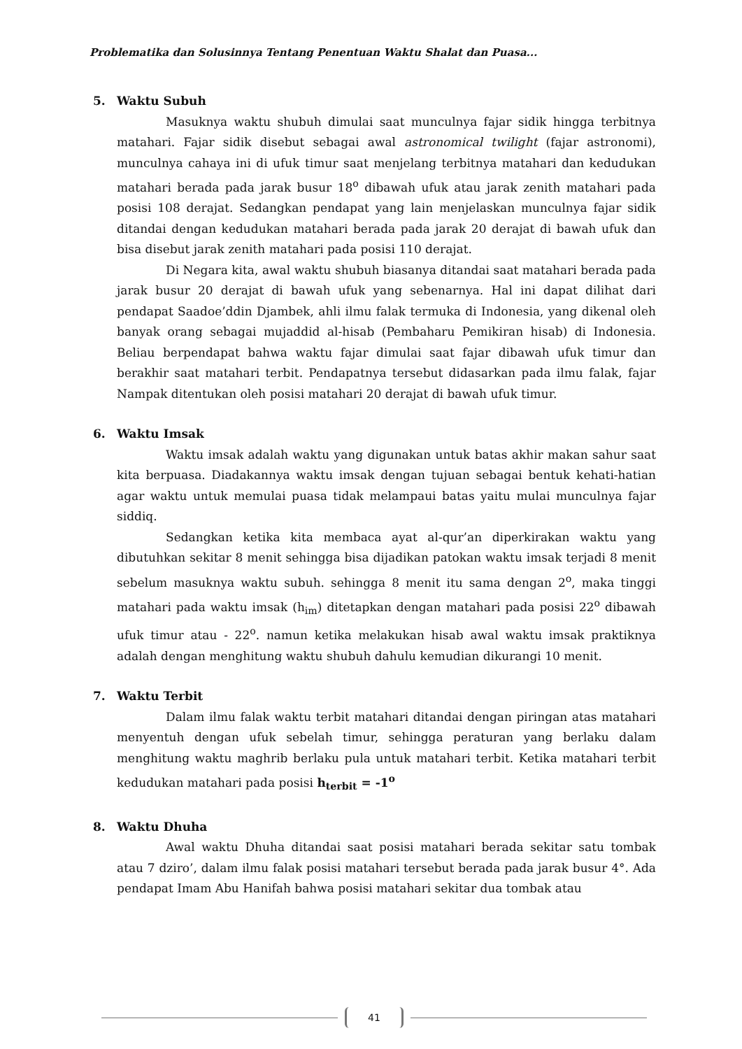Problematika dan Solusinnya Tentang Penentuan Waktu Shalat dan Puasa...
5. Waktu Subuh
Masuknya waktu shubuh dimulai saat munculnya fajar sidik hingga terbitnya matahari. Fajar sidik disebut sebagai awal astronomical twilight (fajar astronomi), munculnya cahaya ini di ufuk timur saat menjelang terbitnya matahari dan kedudukan matahari berada pada jarak busur 18<sup>o</sup> dibawah ufuk atau jarak zenith matahari pada posisi 108 derajat. Sedangkan pendapat yang lain menjelaskan munculnya fajar sidik ditandai dengan kedudukan matahari berada pada jarak 20 derajat di bawah ufuk dan bisa disebut jarak zenith matahari pada posisi 110 derajat.
Di Negara kita, awal waktu shubuh biasanya ditandai saat matahari berada pada jarak busur 20 derajat di bawah ufuk yang sebenarnya. Hal ini dapat dilihat dari pendapat Saadoe’ddin Djambek, ahli ilmu falak termuka di Indonesia, yang dikenal oleh banyak orang sebagai mujaddid al-hisab (Pembaharu Pemikiran hisab) di Indonesia. Beliau berpendapat bahwa waktu fajar dimulai saat fajar dibawah ufuk timur dan berakhir saat matahari terbit. Pendapatnya tersebut didasarkan pada ilmu falak, fajar Nampak ditentukan oleh posisi matahari 20 derajat di bawah ufuk timur.
6. Waktu Imsak
Waktu imsak adalah waktu yang digunakan untuk batas akhir makan sahur saat kita berpuasa. Diadakannya waktu imsak dengan tujuan sebagai bentuk kehati-hatian agar waktu untuk memulai puasa tidak melampaui batas yaitu mulai munculnya fajar siddiq.
Sedangkan ketika kita membaca ayat al-qur’an diperkirakan waktu yang dibutuhkan sekitar 8 menit sehingga bisa dijadikan patokan waktu imsak terjadi 8 menit sebelum masuknya waktu subuh. sehingga 8 menit itu sama dengan 2<sup>o</sup>, maka tinggi matahari pada waktu imsak (h<sub>im</sub>) ditetapkan dengan matahari pada posisi 22<sup>o</sup> dibawah ufuk timur atau - 22<sup>o</sup>. namun ketika melakukan hisab awal waktu imsak praktiknya adalah dengan menghitung waktu shubuh dahulu kemudian dikurangi 10 menit.
7. Waktu Terbit
Dalam ilmu falak waktu terbit matahari ditandai dengan piringan atas matahari menyentuh dengan ufuk sebelah timur, sehingga peraturan yang berlaku dalam menghitung waktu maghrib berlaku pula untuk matahari terbit. Ketika matahari terbit kedudukan matahari pada posisi h<sub>terbit</sub> = -1<sup>o</sup>
8. Waktu Dhuha
Awal waktu Dhuha ditandai saat posisi matahari berada sekitar satu tombak atau 7 dziro’, dalam ilmu falak posisi matahari tersebut berada pada jarak busur 4°. Ada pendapat Imam Abu Hanifah bahwa posisi matahari sekitar dua tombak atau
41